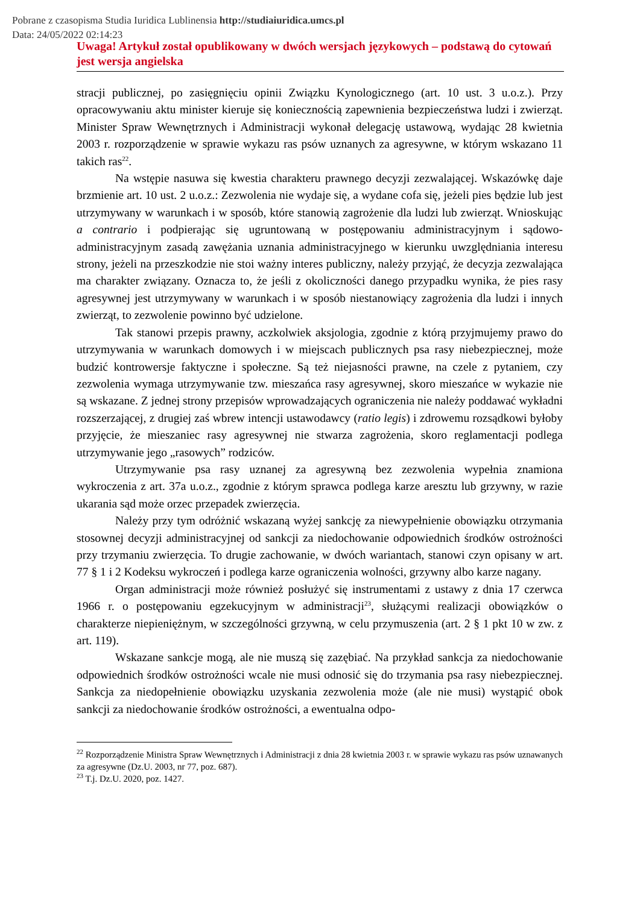Pobrane z czasopisma Studia Iuridica Lublinensia http://studiaiuridica.umcs.pl
Data: 24/05/2022 02:14:23
Uwaga! Artykuł został opublikowany w dwóch wersjach językowych – podstawą do cytowań jest wersja angielska
stracji publicznej, po zasięgnięciu opinii Związku Kynologicznego (art. 10 ust. 3 u.o.z.). Przy opracowywaniu aktu minister kieruje się koniecznością zapewnienia bezpieczeństwa ludzi i zwierząt. Minister Spraw Wewnętrznych i Administracji wykonał delegację ustawową, wydając 28 kwietnia 2003 r. rozporządzenie w sprawie wykazu ras psów uznanych za agresywne, w którym wskazano 11 takich ras<sup>22</sup>.
Na wstępie nasuwa się kwestia charakteru prawnego decyzji zezwalającej. Wskazówkę daje brzmienie art. 10 ust. 2 u.o.z.: Zezwolenia nie wydaje się, a wydane cofa się, jeżeli pies będzie lub jest utrzymywany w warunkach i w sposób, które stanowią zagrożenie dla ludzi lub zwierząt. Wnioskując a contrario i podpierając się ugruntowaną w postępowaniu administracyjnym i sądowo-administracyjnym zasadą zawężania uznania administracyjnego w kierunku uwzględniania interesu strony, jeżeli na przeszkodzie nie stoi ważny interes publiczny, należy przyjąć, że decyzja zezwalająca ma charakter związany. Oznacza to, że jeśli z okoliczności danego przypadku wynika, że pies rasy agresywnej jest utrzymywany w warunkach i w sposób niestanowiący zagrożenia dla ludzi i innych zwierząt, to zezwolenie powinno być udzielone.
Tak stanowi przepis prawny, aczkolwiek aksjologia, zgodnie z którą przyjmujemy prawo do utrzymywania w warunkach domowych i w miejscach publicznych psa rasy niebezpiecznej, może budzić kontrowersje faktyczne i społeczne. Są też niejasności prawne, na czele z pytaniem, czy zezwolenia wymaga utrzymywanie tzw. mieszańca rasy agresywnej, skoro mieszańce w wykazie nie są wskazane. Z jednej strony przepisów wprowadzających ograniczenia nie należy poddawać wykładni rozszerzającej, z drugiej zaś wbrew intencji ustawodawcy (ratio legis) i zdrowemu rozsądkowi byłoby przyjęcie, że mieszaniec rasy agresywnej nie stwarza zagrożenia, skoro reglamentacji podlega utrzymywanie jego „rasowych” rodziców.
Utrzymywanie psa rasy uznanej za agresywną bez zezwolenia wypełnia znamiona wykroczenia z art. 37a u.o.z., zgodnie z którym sprawca podlega karze aresztu lub grzywny, w razie ukarania sąd może orzec przepadek zwierzęcia.
Należy przy tym odróżnić wskazaną wyżej sankcję za niewypełnienie obowiązku otrzymania stosownej decyzji administracyjnej od sankcji za niedochowanie odpowiednich środków ostrożności przy trzymaniu zwierzęcia. To drugie zachowanie, w dwóch wariantach, stanowi czyn opisany w art. 77 § 1 i 2 Kodeksu wykroczeń i podlega karze ograniczenia wolności, grzywny albo karze nagany.
Organ administracji może również posłużyć się instrumentami z ustawy z dnia 17 czerwca 1966 r. o postępowaniu egzekucyjnym w administracji<sup>23</sup>, służącymi realizacji obowiązków o charakterze niepieniężnym, w szczególności grzywną, w celu przymuszenia (art. 2 § 1 pkt 10 w zw. z art. 119).
Wskazane sankcje mogą, ale nie muszą się zazębiać. Na przykład sankcja za niedochowanie odpowiednich środków ostrożności wcale nie musi odnosić się do trzymania psa rasy niebezpiecznej. Sankcja za niedopełnienie obowiązku uzyskania zezwolenia może (ale nie musi) wystąpić obok sankcji za niedochowanie środków ostrożności, a ewentualna odpo-
<sup>22</sup> Rozporządzenie Ministra Spraw Wewnętrznych i Administracji z dnia 28 kwietnia 2003 r. w sprawie wykazu ras psów uznawanych za agresywne (Dz.U. 2003, nr 77, poz. 687).
<sup>23</sup> T.j. Dz.U. 2020, poz. 1427.